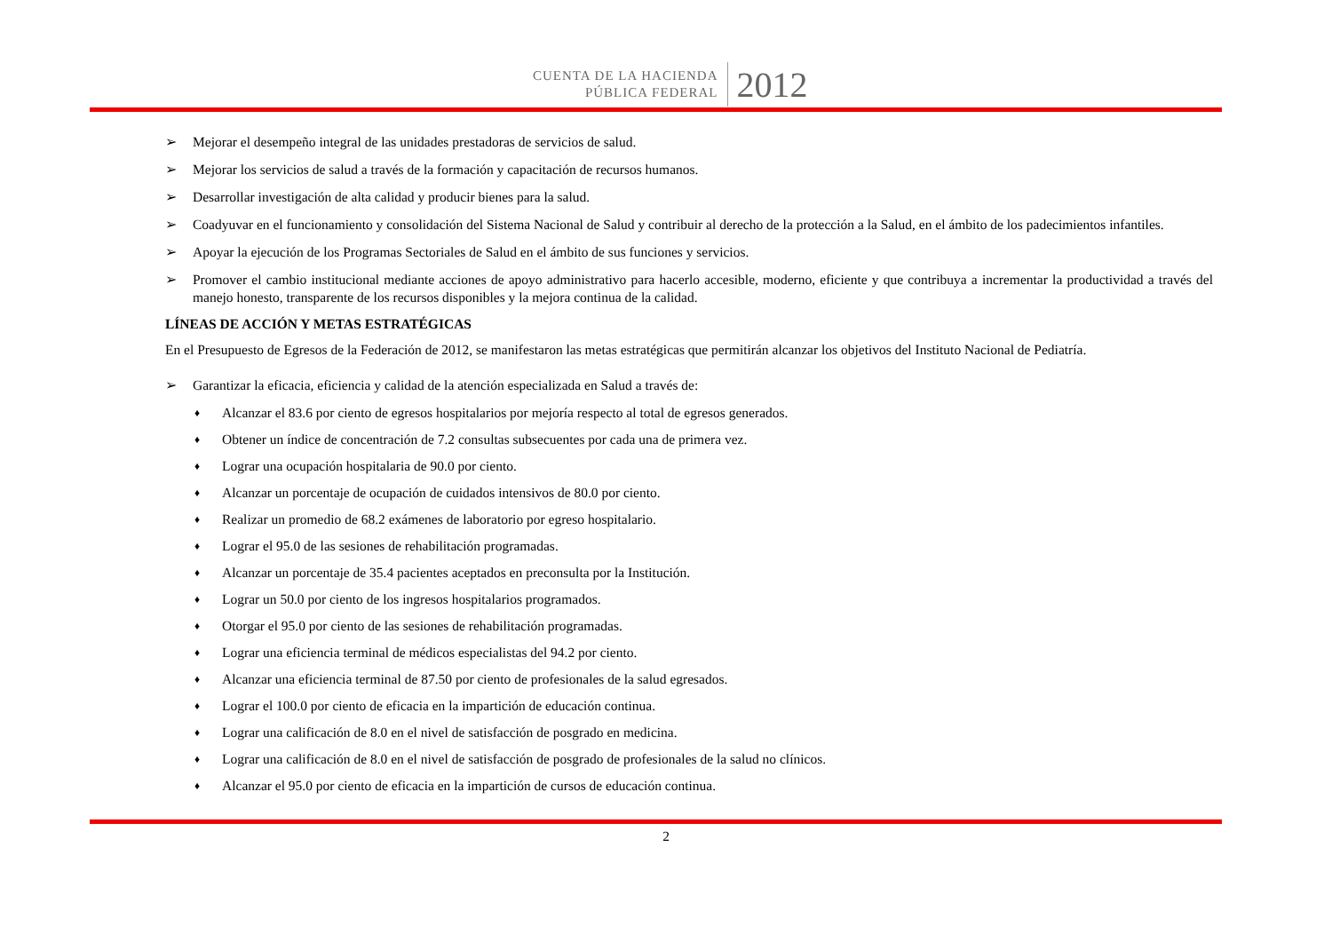CUENTA DE LA HACIENDA
PÚBLICA FEDERAL
2012
➢ Mejorar el desempeño integral de las unidades prestadoras de servicios de salud.
➢ Mejorar los servicios de salud a través de la formación y capacitación de recursos humanos.
➢ Desarrollar investigación de alta calidad y producir bienes para la salud.
➢ Coadyuvar en el funcionamiento y consolidación del Sistema Nacional de Salud y contribuir al derecho de la protección a la Salud, en el ámbito de los padecimientos infantiles.
➢ Apoyar la ejecución de los Programas Sectoriales de Salud en el ámbito de sus funciones y servicios.
➢ Promover el cambio institucional mediante acciones de apoyo administrativo para hacerlo accesible, moderno, eficiente y que contribuya a incrementar la productividad a través del manejo honesto, transparente de los recursos disponibles y la mejora continua de la calidad.
LÍNEAS DE ACCIÓN Y METAS ESTRATÉGICAS
En el Presupuesto de Egresos de la Federación de 2012, se manifestaron las metas estratégicas que permitirán alcanzar los objetivos del Instituto Nacional de Pediatría.
➢ Garantizar la eficacia, eficiencia y calidad de la atención especializada en Salud a través de:
♦ Alcanzar el 83.6 por ciento de egresos hospitalarios por mejoría respecto al total de egresos generados.
♦ Obtener un índice de concentración de 7.2 consultas subsecuentes por cada una de primera vez.
♦ Lograr una ocupación hospitalaria de 90.0 por ciento.
♦ Alcanzar un porcentaje de ocupación de cuidados intensivos de 80.0 por ciento.
♦ Realizar un promedio de 68.2 exámenes de laboratorio por egreso hospitalario.
♦ Lograr el 95.0 de las sesiones de rehabilitación programadas.
♦ Alcanzar un porcentaje de 35.4 pacientes aceptados en preconsulta por la Institución.
♦ Lograr un 50.0 por ciento de los ingresos hospitalarios programados.
♦ Otorgar el 95.0 por ciento de las sesiones de rehabilitación programadas.
♦ Lograr una eficiencia terminal de médicos especialistas del 94.2 por ciento.
♦ Alcanzar una eficiencia terminal de 87.50 por ciento de profesionales de la salud egresados.
♦ Lograr el 100.0 por ciento de eficacia en la impartición de educación continua.
♦ Lograr una calificación de 8.0 en el nivel de satisfacción de posgrado en medicina.
♦ Lograr una calificación de 8.0 en el nivel de satisfacción de posgrado de profesionales de la salud no clínicos.
♦ Alcanzar el 95.0 por ciento de eficacia en la impartición de cursos de educación continua.
2